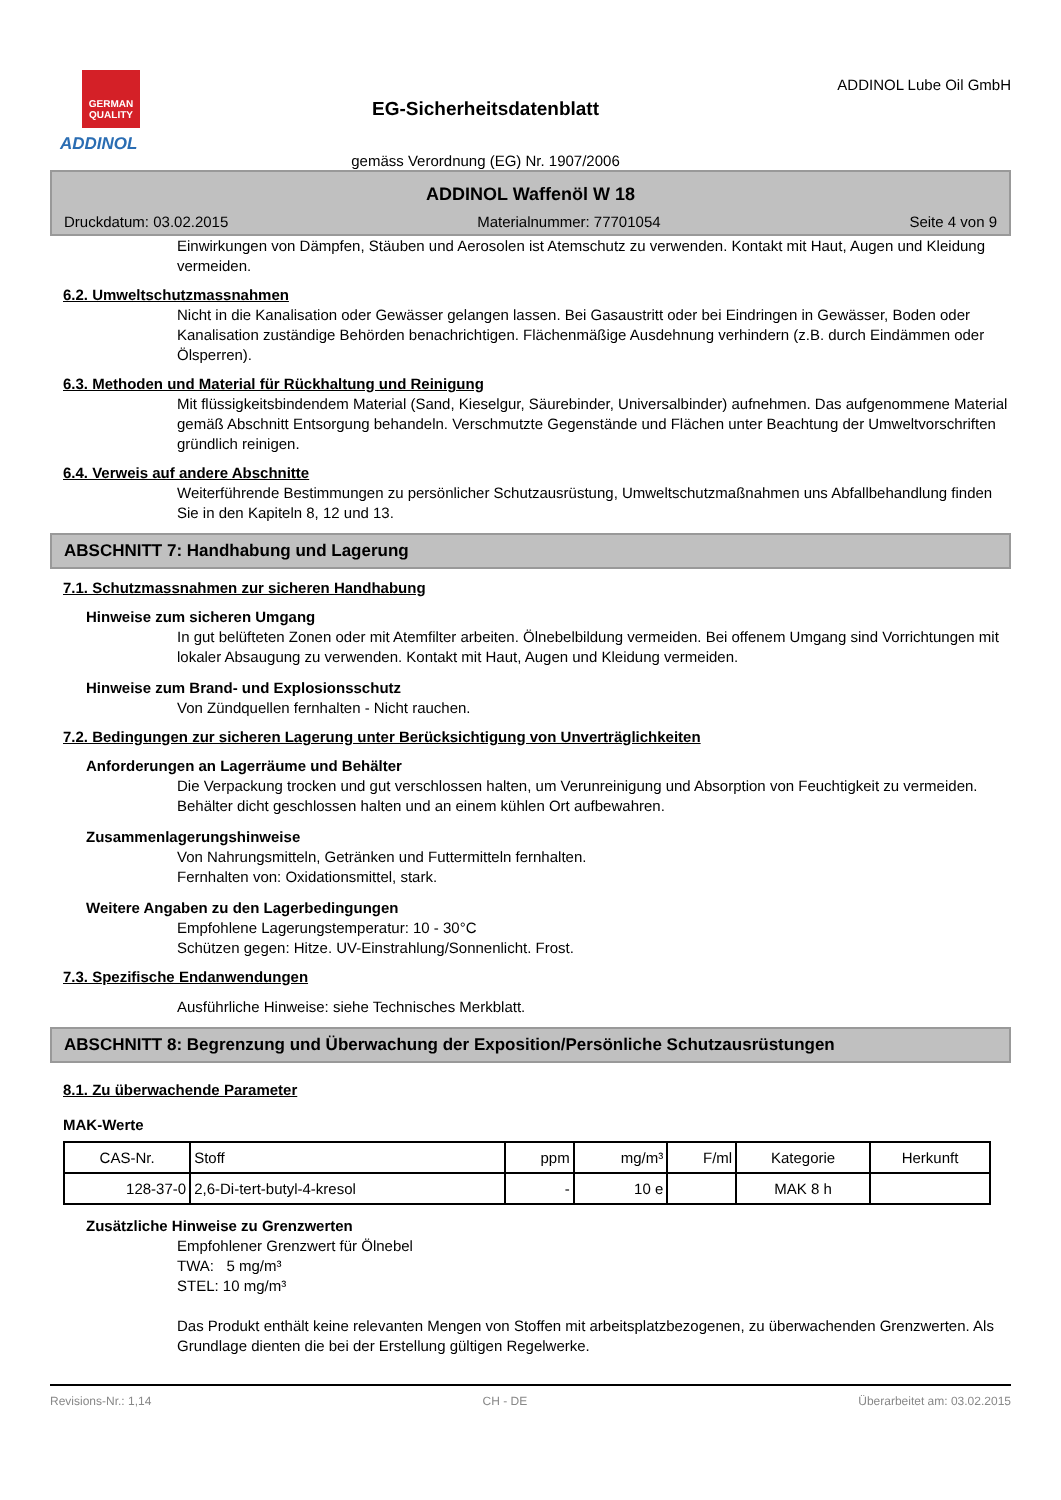GERMAN QUALITY
ADDINOL
EG-Sicherheitsdatenblatt
gemäss Verordnung (EG) Nr. 1907/2006
ADDINOL Lube Oil GmbH
ADDINOL Waffenöl W 18
Druckdatum: 03.02.2015 Materialnummer: 77701054 Seite 4 von 9
Einwirkungen von Dämpfen, Stäuben und Aerosolen ist Atemschutz zu verwenden. Kontakt mit Haut, Augen und Kleidung vermeiden.
6.2. Umweltschutzmassnahmen
Nicht in die Kanalisation oder Gewässer gelangen lassen. Bei Gasaustritt oder bei Eindringen in Gewässer, Boden oder Kanalisation zuständige Behörden benachrichtigen. Flächenmäßige Ausdehnung verhindern (z.B. durch Eindämmen oder Ölsperren).
6.3. Methoden und Material für Rückhaltung und Reinigung
Mit flüssigkeitsbindendem Material (Sand, Kieselgur, Säurebinder, Universalbinder) aufnehmen. Das aufgenommene Material gemäß Abschnitt Entsorgung behandeln. Verschmutzte Gegenstände und Flächen unter Beachtung der Umweltvorschriften gründlich reinigen.
6.4. Verweis auf andere Abschnitte
Weiterführende Bestimmungen zu persönlicher Schutzausrüstung, Umweltschutzmaßnahmen uns Abfallbehandlung finden Sie in den Kapiteln 8, 12 und 13.
ABSCHNITT 7: Handhabung und Lagerung
7.1. Schutzmassnahmen zur sicheren Handhabung
Hinweise zum sicheren Umgang
In gut belüfteten Zonen oder mit Atemfilter arbeiten. Ölnebelbildung vermeiden. Bei offenem Umgang sind Vorrichtungen mit lokaler Absaugung zu verwenden. Kontakt mit Haut, Augen und Kleidung vermeiden.
Hinweise zum Brand- und Explosionsschutz
Von Zündquellen fernhalten - Nicht rauchen.
7.2. Bedingungen zur sicheren Lagerung unter Berücksichtigung von Unverträglichkeiten
Anforderungen an Lagerräume und Behälter
Die Verpackung trocken und gut verschlossen halten, um Verunreinigung und Absorption von Feuchtigkeit zu vermeiden. Behälter dicht geschlossen halten und an einem kühlen Ort aufbewahren.
Zusammenlagerungshinweise
Von Nahrungsmitteln, Getränken und Futtermitteln fernhalten.
Fernhalten von: Oxidationsmittel, stark.
Weitere Angaben zu den Lagerbedingungen
Empfohlene Lagerungstemperatur: 10 - 30°C
Schützen gegen: Hitze. UV-Einstrahlung/Sonnenlicht. Frost.
7.3. Spezifische Endanwendungen
Ausführliche Hinweise: siehe Technisches Merkblatt.
ABSCHNITT 8: Begrenzung und Überwachung der Exposition/Persönliche Schutzausrüstungen
8.1. Zu überwachende Parameter
MAK-Werte
| CAS-Nr. | Stoff | ppm | mg/m³ | F/ml | Kategorie | Herkunft |
| --- | --- | --- | --- | --- | --- | --- |
| 128-37-0 | 2,6-Di-tert-butyl-4-kresol | - | 10 e | | MAK 8 h | |
Zusätzliche Hinweise zu Grenzwerten
Empfohlener Grenzwert für Ölnebel
TWA: 5 mg/m³
STEL: 10 mg/m³
Das Produkt enthält keine relevanten Mengen von Stoffen mit arbeitsplatzbezogenen, zu überwachenden Grenzwerten. Als Grundlage dienten die bei der Erstellung gültigen Regelwerke.
Revisions-Nr.: 1,14 CH - DE Überarbeitet am: 03.02.2015